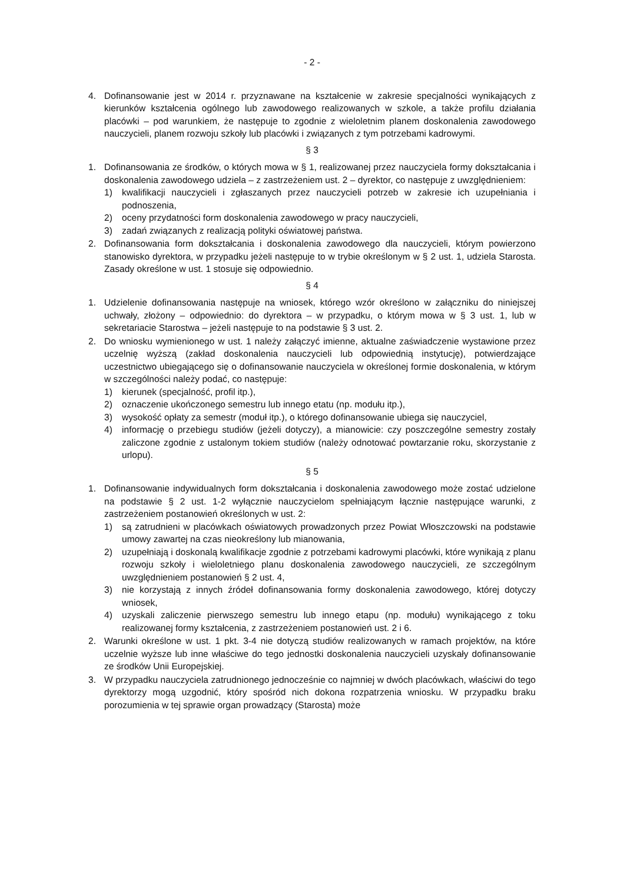- 2 -
4. Dofinansowanie jest w 2014 r. przyznawane na kształcenie w zakresie specjalności wynikających z kierunków kształcenia ogólnego lub zawodowego realizowanych w szkole, a także profilu działania placówki – pod warunkiem, że następuje to zgodnie z wieloletnim planem doskonalenia zawodowego nauczycieli, planem rozwoju szkoły lub placówki i związanych z tym potrzebami kadrowymi.
§ 3
1. Dofinansowania ze środków, o których mowa w § 1, realizowanej przez nauczyciela formy dokształcania i doskonalenia zawodowego udziela – z zastrzeżeniem ust. 2 – dyrektor, co następuje z uwzględnieniem:
1) kwalifikacji nauczycieli i zgłaszanych przez nauczycieli potrzeb w zakresie ich uzupełniania i podnoszenia,
2) oceny przydatności form doskonalenia zawodowego w pracy nauczycieli,
3) zadań związanych z realizacją polityki oświatowej państwa.
2. Dofinansowania form dokształcania i doskonalenia zawodowego dla nauczycieli, którym powierzono stanowisko dyrektora, w przypadku jeżeli następuje to w trybie określonym w § 2 ust. 1, udziela Starosta. Zasady określone w ust. 1 stosuje się odpowiednio.
§ 4
1. Udzielenie dofinansowania następuje na wniosek, którego wzór określono w załączniku do niniejszej uchwały, złożony – odpowiednio: do dyrektora – w przypadku, o którym mowa w § 3 ust. 1, lub w sekretariacie Starostwa – jeżeli następuje to na podstawie § 3 ust. 2.
2. Do wniosku wymienionego w ust. 1 należy załączyć imienne, aktualne zaświadczenie wystawione przez uczelnię wyższą (zakład doskonalenia nauczycieli lub odpowiednią instytucję), potwierdzające uczestnictwo ubiegającego się o dofinansowanie nauczyciela w określonej formie doskonalenia, w którym w szczególności należy podać, co następuje:
1) kierunek (specjalność, profil itp.),
2) oznaczenie ukończonego semestru lub innego etatu (np. modułu itp.),
3) wysokość opłaty za semestr (moduł itp.), o którego dofinansowanie ubiega się nauczyciel,
4) informację o przebiegu studiów (jeżeli dotyczy), a mianowicie: czy poszczególne semestry zostały zaliczone zgodnie z ustalonym tokiem studiów (należy odnotować powtarzanie roku, skorzystanie z urlopu).
§ 5
1. Dofinansowanie indywidualnych form dokształcania i doskonalenia zawodowego może zostać udzielone na podstawie § 2 ust. 1-2 wyłącznie nauczycielom spełniającym łącznie następujące warunki, z zastrzeżeniem postanowień określonych w ust. 2:
1) są zatrudnieni w placówkach oświatowych prowadzonych przez Powiat Włoszczowski na podstawie umowy zawartej na czas nieokreślony lub mianowania,
2) uzupełniają i doskonalą kwalifikacje zgodnie z potrzebami kadrowymi placówki, które wynikają z planu rozwoju szkoły i wieloletniego planu doskonalenia zawodowego nauczycieli, ze szczególnym uwzględnieniem postanowień § 2 ust. 4,
3) nie korzystają z innych źródeł dofinansowania formy doskonalenia zawodowego, której dotyczy wniosek,
4) uzyskali zaliczenie pierwszego semestru lub innego etapu (np. modułu) wynikającego z toku realizowanej formy kształcenia, z zastrzeżeniem postanowień ust. 2 i 6.
2. Warunki określone w ust. 1 pkt. 3-4 nie dotyczą studiów realizowanych w ramach projektów, na które uczelnie wyższe lub inne właściwe do tego jednostki doskonalenia nauczycieli uzyskały dofinansowanie ze środków Unii Europejskiej.
3. W przypadku nauczyciela zatrudnionego jednocześnie co najmniej w dwóch placówkach, właściwi do tego dyrektorzy mogą uzgodnić, który spośród nich dokona rozpatrzenia wniosku. W przypadku braku porozumienia w tej sprawie organ prowadzący (Starosta) może